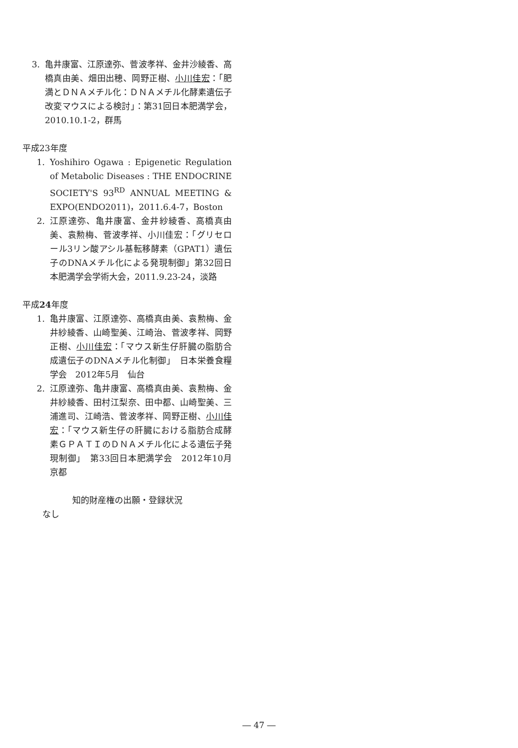3. 亀井康富、江原達弥、菅波孝祥、金井沙綾香、高橋真由美、畑田出穂、岡野正樹、小川佳宏：「肥満とＤＮＡメチル化：ＤＮＡメチル化酵素遺伝子改変マウスによる検討」：第31回日本肥満学会，2010.10.1-2，群馬
平成23年度
1. Yoshihiro Ogawa : Epigenetic Regulation of Metabolic Diseases : THE ENDOCRINE SOCIETY'S 93<sup>RD</sup> ANNUAL MEETING & EXPO(ENDO2011)，2011.6.4-7，Boston
2. 江原達弥、亀井康富、金井紗綾香、高橋真由美、袁勲梅、菅波孝祥、小川佳宏：「グリセロール3リン酸アシル基転移酵素（GPAT1）遺伝子のDNAメチル化による発現制御」第32回日本肥満学会学術大会，2011.9.23-24，淡路
平成24年度
1. 亀井康富、江原達弥、高橋真由美、袁勲梅、金井紗綾香、山崎聖美、江崎治、菅波孝祥、岡野正樹、小川佳宏：「マウス新生仔肝臓の脂肪合成遺伝子のDNAメチル化制御」　日本栄養食糧学会　2012年5月　仙台
2. 江原達弥、亀井康富、高橋真由美、袁勲梅、金井紗綾香、田村江梨奈、田中都、山崎聖美、三浦進司、江崎浩、菅波孝祥、岡野正樹、小川佳宏：「マウス新生仔の肝臓における脂肪合成酵素ＧＰＡＴＩのＤＮＡメチル化による遺伝子発現制御」　第33回日本肥満学会　2012年10月　京都
知的財産権の出願・登録状況
なし
― 47 ―